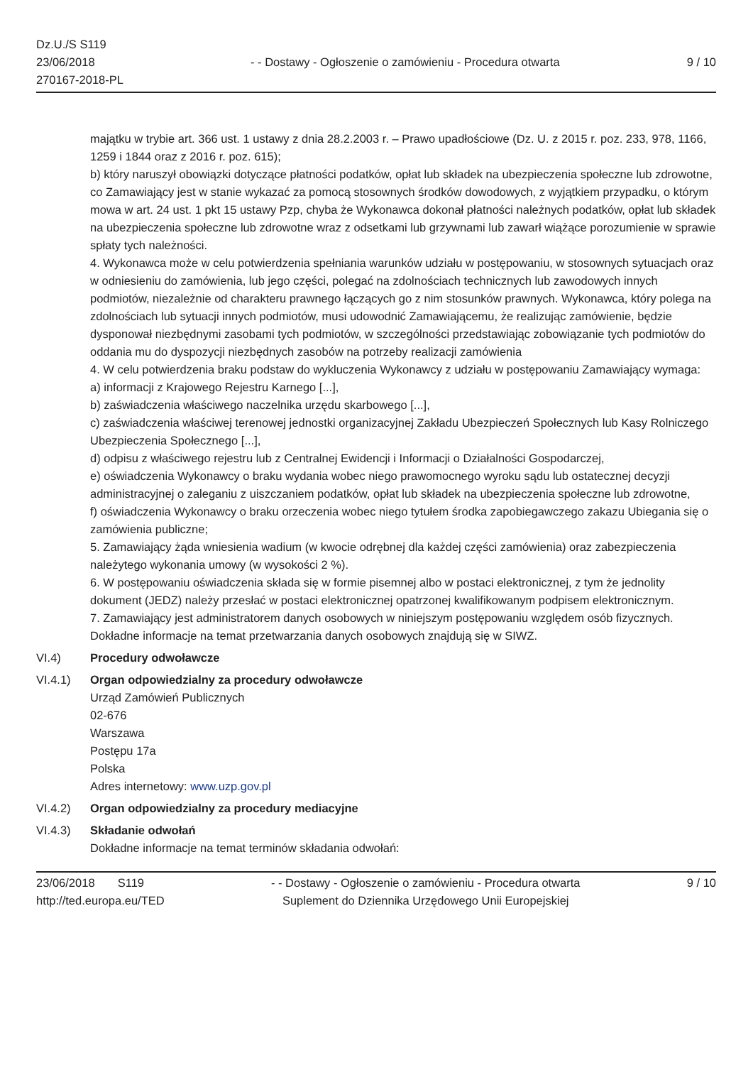Dz.U./S S119
23/06/2018
270167-2018-PL
- - Dostawy - Ogłoszenie o zamówieniu - Procedura otwarta
9 / 10
majątku w trybie art. 366 ust. 1 ustawy z dnia 28.2.2003 r. – Prawo upadłościowe (Dz. U. z 2015 r. poz. 233, 978, 1166, 1259 i 1844 oraz z 2016 r. poz. 615);
b) który naruszył obowiązki dotyczące płatności podatków, opłat lub składek na ubezpieczenia społeczne lub zdrowotne, co Zamawiający jest w stanie wykazać za pomocą stosownych środków dowodowych, z wyjątkiem przypadku, o którym mowa w art. 24 ust. 1 pkt 15 ustawy Pzp, chyba że Wykonawca dokonał płatności należnych podatków, opłat lub składek na ubezpieczenia społeczne lub zdrowotne wraz z odsetkami lub grzywnami lub zawarł wiążące porozumienie w sprawie spłaty tych należności.
4. Wykonawca może w celu potwierdzenia spełniania warunków udziału w postępowaniu, w stosownych sytuacjach oraz w odniesieniu do zamówienia, lub jego części, polegać na zdolnościach technicznych lub zawodowych innych podmiotów, niezależnie od charakteru prawnego łączących go z nim stosunków prawnych. Wykonawca, który polega na zdolnościach lub sytuacji innych podmiotów, musi udowodnić Zamawiającemu, że realizując zamówienie, będzie dysponował niezbędnymi zasobami tych podmiotów, w szczególności przedstawiając zobowiązanie tych podmiotów do oddania mu do dyspozycji niezbędnych zasobów na potrzeby realizacji zamówienia
4. W celu potwierdzenia braku podstaw do wykluczenia Wykonawcy z udziału w postępowaniu Zamawiający wymaga:
a) informacji z Krajowego Rejestru Karnego [...],
b) zaświadczenia właściwego naczelnika urzędu skarbowego [...],
c) zaświadczenia właściwej terenowej jednostki organizacyjnej Zakładu Ubezpieczeń Społecznych lub Kasy Rolniczego Ubezpieczenia Społecznego [...],
d) odpisu z właściwego rejestru lub z Centralnej Ewidencji i Informacji o Działalności Gospodarczej,
e) oświadczenia Wykonawcy o braku wydania wobec niego prawomocnego wyroku sądu lub ostatecznej decyzji administracyjnej o zaleganiu z uiszczaniem podatków, opłat lub składek na ubezpieczenia społeczne lub zdrowotne,
f) oświadczenia Wykonawcy o braku orzeczenia wobec niego tytułem środka zapobiegawczego zakazu Ubiegania się o zamówienia publiczne;
5. Zamawiający żąda wniesienia wadium (w kwocie odrębnej dla każdej części zamówienia) oraz zabezpieczenia należytego wykonania umowy (w wysokości 2 %).
6. W postępowaniu oświadczenia składa się w formie pisemnej albo w postaci elektronicznej, z tym że jednolity dokument (JEDZ) należy przesłać w postaci elektronicznej opatrzonej kwalifikowanym podpisem elektronicznym.
7. Zamawiający jest administratorem danych osobowych w niniejszym postępowaniu względem osób fizycznych. Dokładne informacje na temat przetwarzania danych osobowych znajdują się w SIWZ.
VI.4) Procedury odwoławcze
VI.4.1) Organ odpowiedzialny za procedury odwoławcze
Urząd Zamówień Publicznych
02-676
Warszawa
Postępu 17a
Polska
Adres internetowy: www.uzp.gov.pl
VI.4.2) Organ odpowiedzialny za procedury mediacyjne
VI.4.3) Składanie odwołań
Dokładne informacje na temat terminów składania odwołań:
23/06/2018 S119
http://ted.europa.eu/TED
- - Dostawy - Ogłoszenie o zamówieniu - Procedura otwarta
Suplement do Dziennika Urzędowego Unii Europejskiej
9 / 10